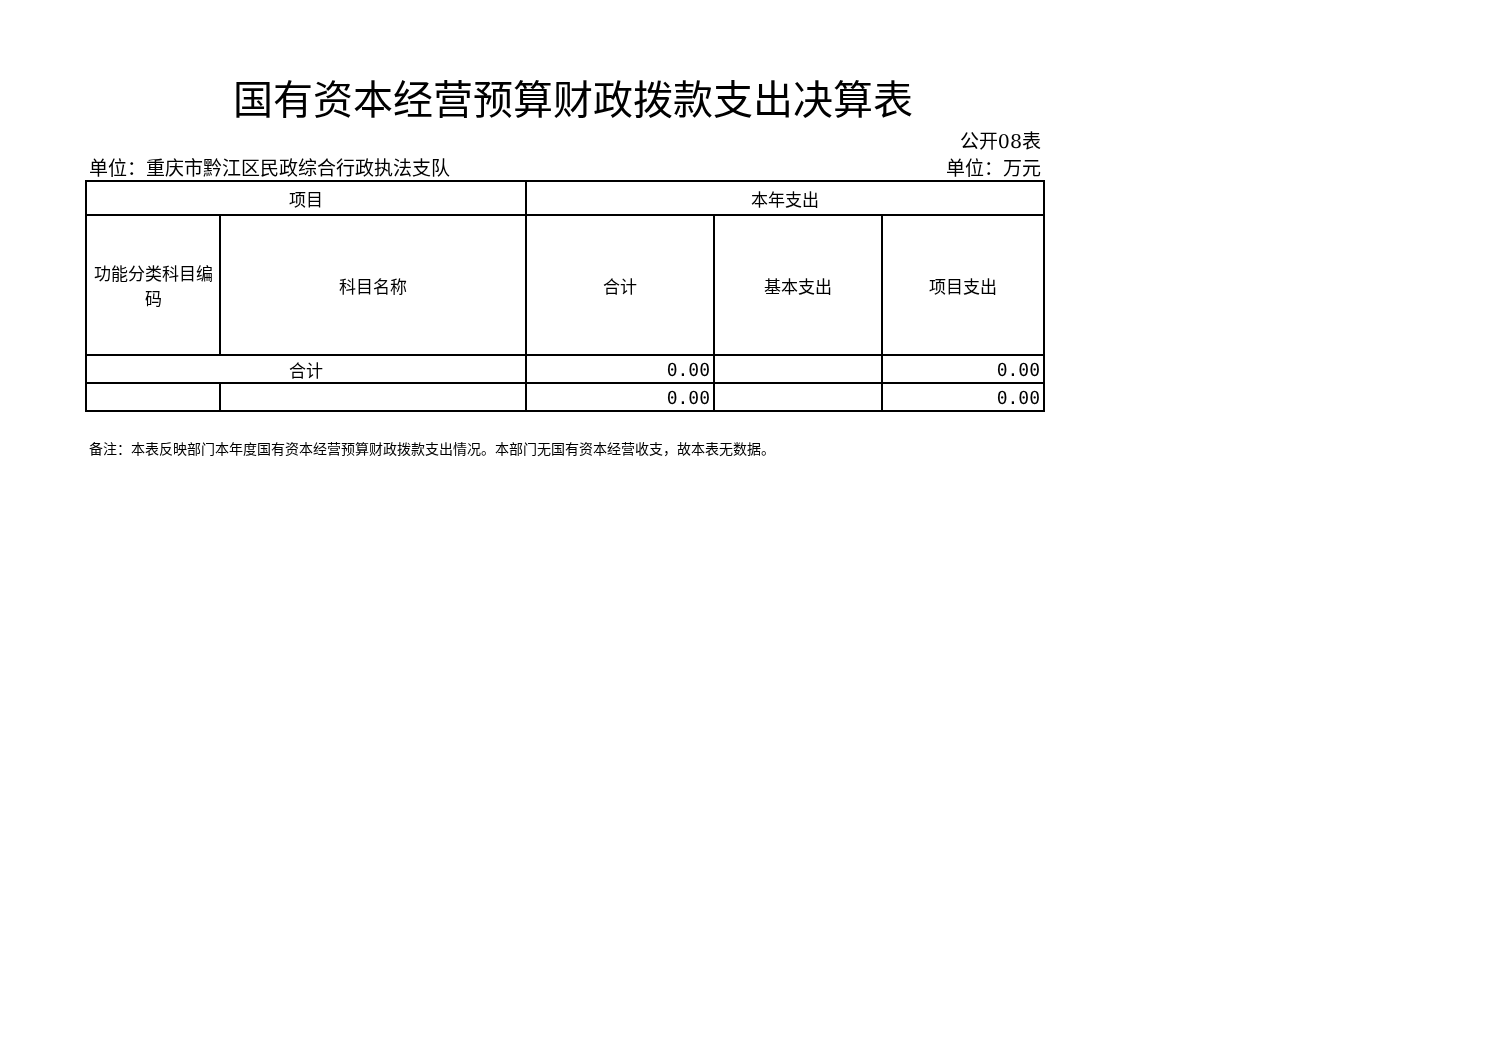国有资本经营预算财政拨款支出决算表
公开08表
单位：重庆市黔江区民政综合行政执法支队 单位：万元
| 项目 | | 本年支出 | | |
| --- | --- | --- | --- | --- |
| 功能分类科目编码 | 科目名称 | 合计 | 基本支出 | 项目支出 |
| 合计 | | 0.00 | | 0.00 |
| | | 0.00 | | 0.00 |
备注：本表反映部门本年度国有资本经营预算财政拨款支出情况。本部门无国有资本经营收支，故本表无数据。